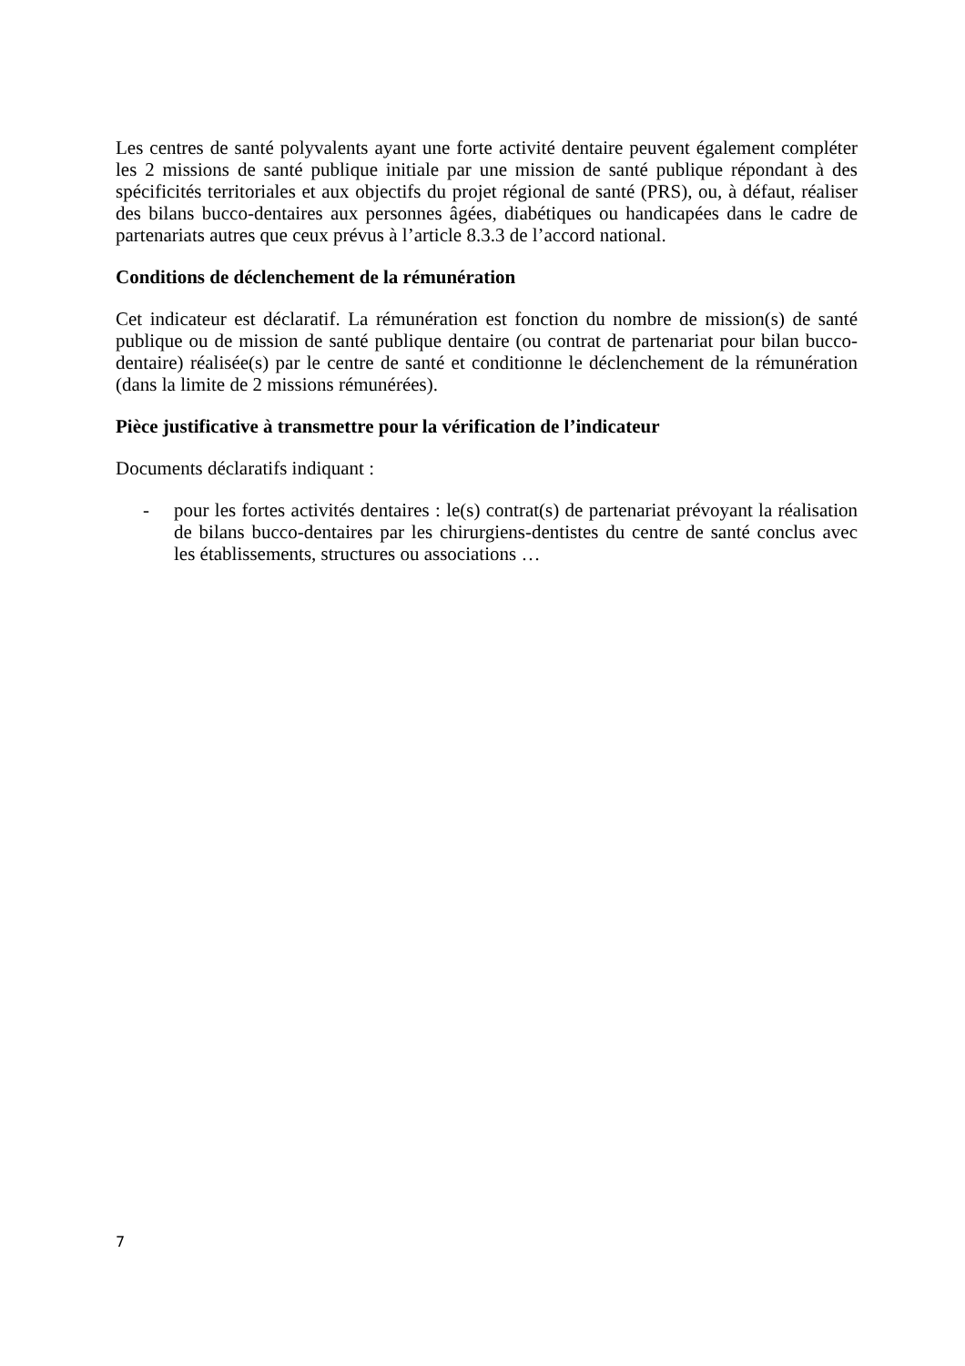Les centres de santé polyvalents ayant une forte activité dentaire peuvent également compléter les 2 missions de santé publique initiale par une mission de santé publique répondant à des spécificités territoriales et aux objectifs du projet régional de santé (PRS), ou, à défaut, réaliser des bilans bucco-dentaires aux personnes âgées, diabétiques ou handicapées dans le cadre de partenariats autres que ceux prévus à l’article 8.3.3 de l’accord national.
Conditions de déclenchement de la rémunération
Cet indicateur est déclaratif. La rémunération est fonction du nombre de mission(s) de santé publique ou de mission de santé publique dentaire (ou contrat de partenariat pour bilan bucco-dentaire) réalisée(s) par le centre de santé et conditionne le déclenchement de la rémunération (dans la limite de 2 missions rémunérées).
Pièce justificative à transmettre pour la vérification de l’indicateur
Documents déclaratifs indiquant :
- pour les fortes activités dentaires : le(s) contrat(s) de partenariat prévoyant la réalisation de bilans bucco-dentaires par les chirurgiens-dentistes du centre de santé conclus avec les établissements, structures ou associations …
7